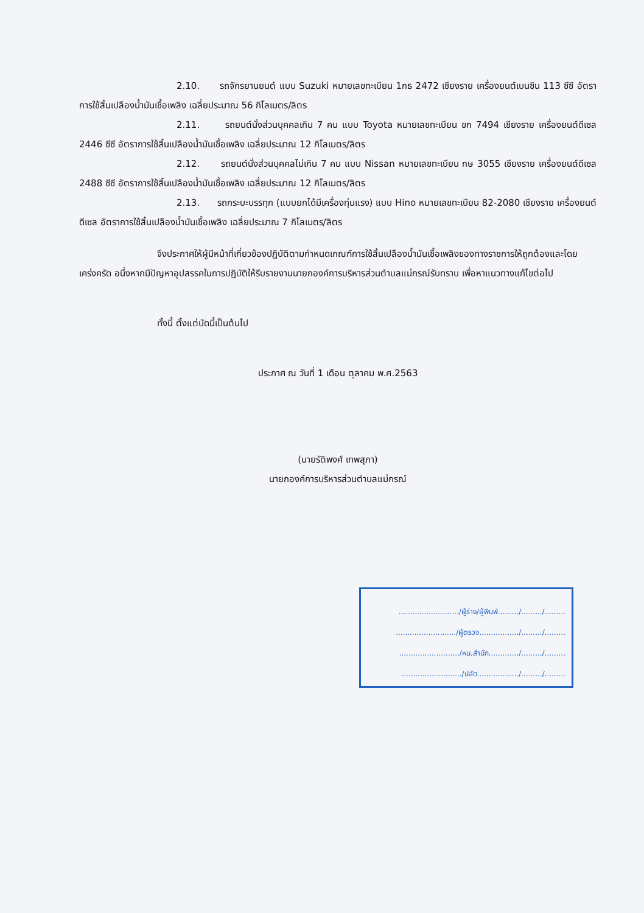2.10. รถจักรยานยนต์ แบบ Suzuki หมายเลขทะเบียน 1กธ 2472 เชียงราย เครื่องยนต์เบนซิน 113 ซีซี อัตราการใช้สิ้นเปลืองน้ำมันเชื้อเพลิง เฉลี่ยประมาณ 56 กิโลเมตร/ลิตร
2.11. รถยนต์นั่งส่วนบุคคลเกิน 7 คน แบบ Toyota หมายเลขทะเบียน ขก 7494 เชียงราย เครื่องยนต์ดีเซล 2446 ซีซี อัตราการใช้สิ้นเปลืองน้ำมันเชื้อเพลิง เฉลี่ยประมาณ 12 กิโลเมตร/ลิตร
2.12. รถยนต์นั่งส่วนบุคคลไม่เกิน 7 คน แบบ Nissan หมายเลขทะเบียน กษ 3055 เชียงราย เครื่องยนต์ดีเซล 2488 ซีซี อัตราการใช้สิ้นเปลืองน้ำมันเชื้อเพลิง เฉลี่ยประมาณ 12 กิโลเมตร/ลิตร
2.13. รถกระบะบรรทุก (แบบยกได้มีเครื่องทุ่นแรง) แบบ Hino หมายเลขทะเบียน 82-2080 เชียงราย เครื่องยนต์ดีเซล อัตราการใช้สิ้นเปลืองน้ำมันเชื้อเพลิง เฉลี่ยประมาณ 7 กิโลเมตร/ลิตร
จึงประกาศให้ผู้มีหน้าที่เกี่ยวข้องปฏิบัติตามกำหนดเกณฑ์การใช้สิ้นเปลืองน้ำมันเชื้อเพลิงของทางราชการให้ถูกต้องและโดยเคร่งครัด อนึ่งหากมีปัญหาอุปสรรคในการปฏิบัติให้รีบรายงานนายกองค์การบริหารส่วนตำบลแม่กรณ์รับทราบ เพื่อหาแนวทางแก้ไขต่อไป
ทั้งนี้ ตั้งแต่บัดนี้เป็นต้นไป
ประกาศ ณ วันที่ 1 เดือน ตุลาคม พ.ศ.2563
(นายรัติพงศ์ เทพสุภา)
นายกองค์การบริหารส่วนตำบลแม่กรณ์
........................../ผู้ร่าง/ผู้พิมพ์........./........./.........
........................../ผู้ตรวจ................./........./.........
........................../หน.สำนัก............./........./.........
........................../ปลัด................../........./.........